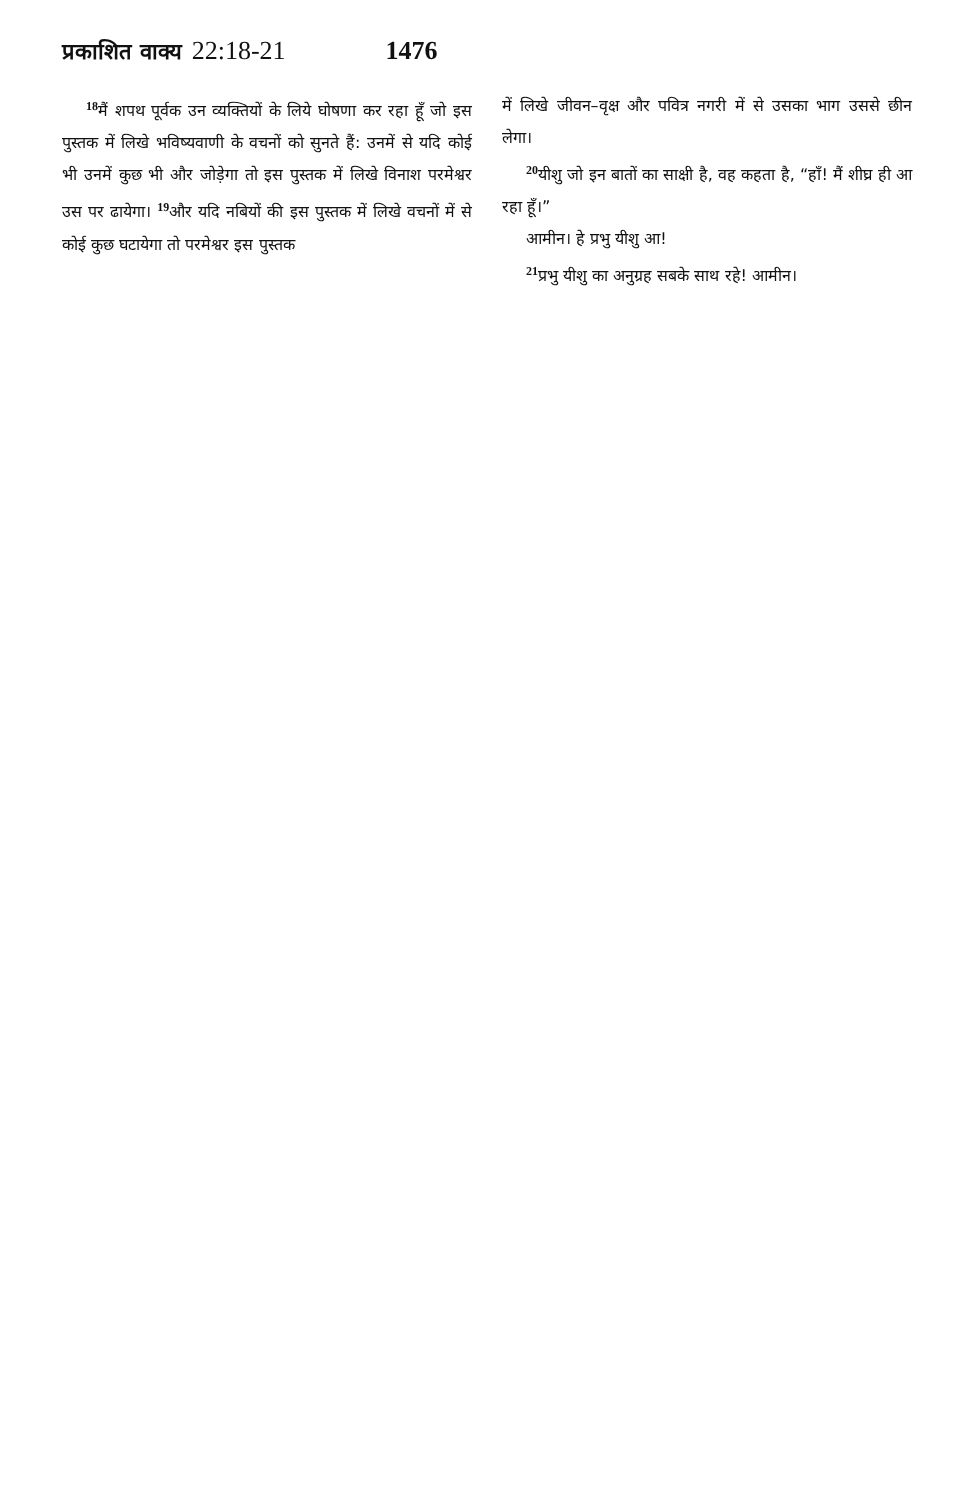प्रकाशित वाक्य 22:18-21 1476
<sup>18</sup> मैं शपथ पूर्वक उन व्यक्तियों के लिये घोषणा कर रहा हूँ जो इस पुस्तक में लिखे भविष्यवाणी के वचनों को सुनते हैं: उनमें से यदि कोई भी उनमें कुछ भी और जोड़ेगा तो इस पुस्तक में लिखे विनाश परमेश्वर उस पर ढायेगा। <sup>19</sup>और यदि नबियों की इस पुस्तक में लिखे वचनों में से कोई कुछ घटायेगा तो परमेश्वर इस पुस्तक
में लिखे जीवन–वृक्ष और पवित्र नगरी में से उसका भाग उससे छीन लेगा।
<sup>20</sup> यीशु जो इन बातों का साक्षी है, वह कहता है, “हाँ! मैं शीघ्र ही आ रहा हूँ।”
आमीन। हे प्रभु यीशु आ!
<sup>21</sup> प्रभु यीशु का अनुग्रह सबके साथ रहे! आमीन।